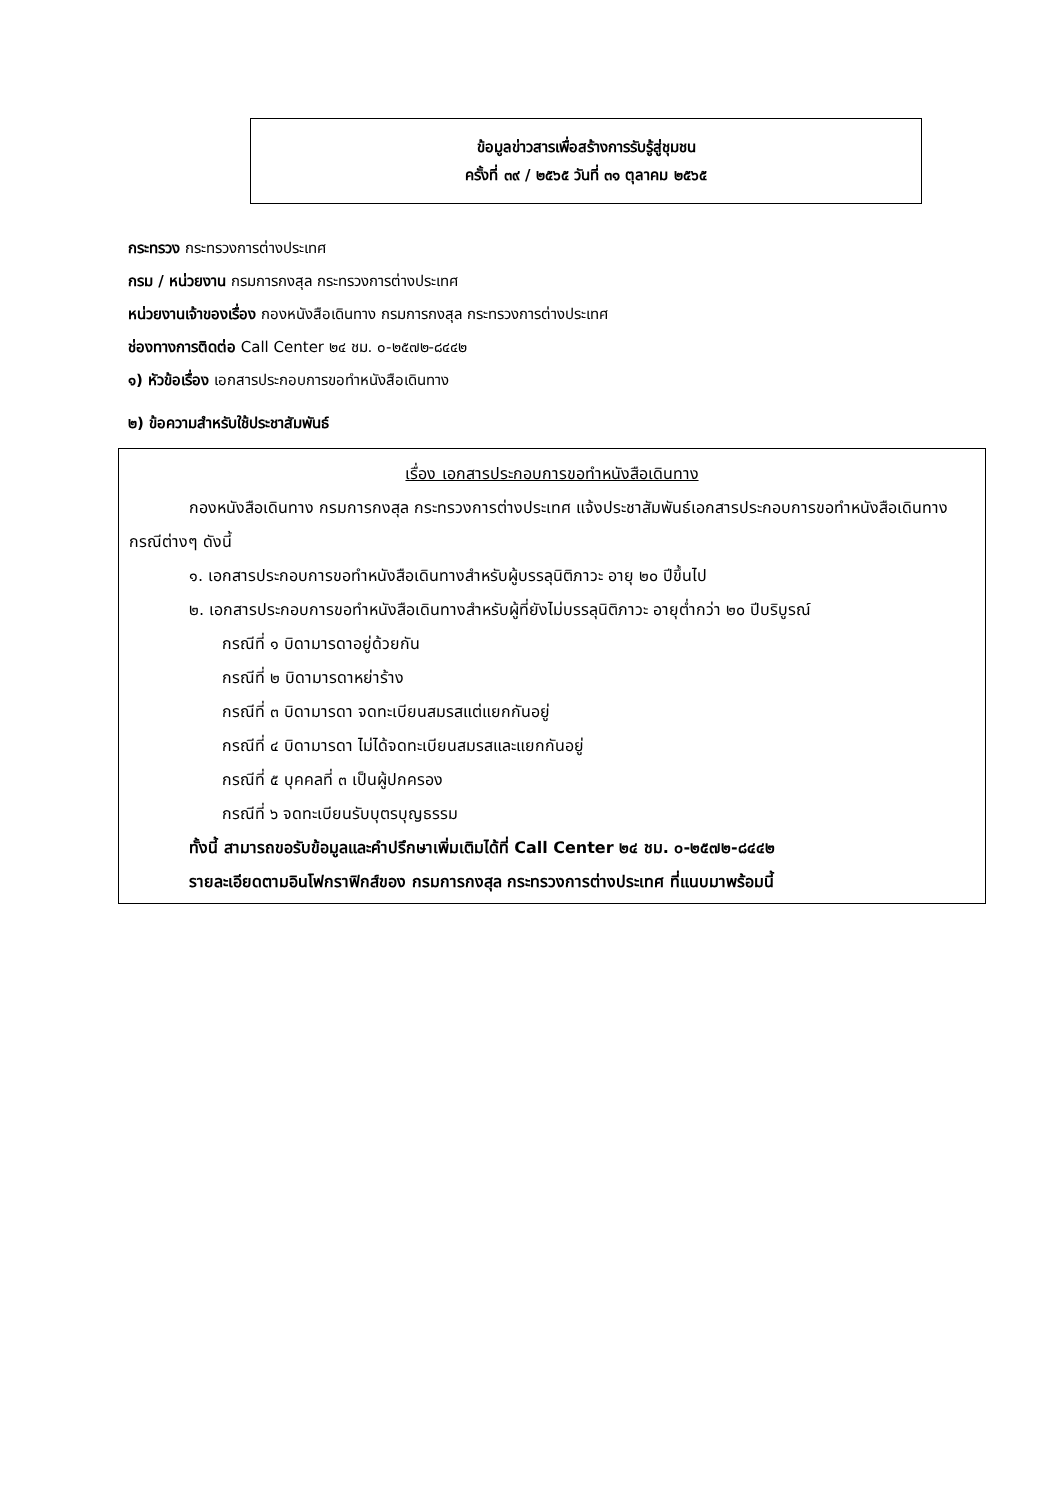ข้อมูลข่าวสารเพื่อสร้างการรับรู้สู่ชุมชน
ครั้งที่ ๓๙ / ๒๕๖๕ วันที่ ๓๑ ตุลาคม ๒๕๖๕
กระทรวง กระทรวงการต่างประเทศ
กรม / หน่วยงาน กรมการกงสุล กระทรวงการต่างประเทศ
หน่วยงานเจ้าของเรื่อง กองหนังสือเดินทาง กรมการกงสุล กระทรวงการต่างประเทศ
ช่องทางการติดต่อ Call Center ๒๔ ชม. ๐-๒๕๗๒-๘๔๔๒
๑) หัวข้อเรื่อง เอกสารประกอบการขอทำหนังสือเดินทาง
๒) ข้อความสำหรับใช้ประชาสัมพันธ์
เรื่อง เอกสารประกอบการขอทำหนังสือเดินทาง
กองหนังสือเดินทาง กรมการกงสุล กระทรวงการต่างประเทศ แจ้งประชาสัมพันธ์เอกสารประกอบการขอทำหนังสือเดินทาง กรณีต่างๆ ดังนี้
๑. เอกสารประกอบการขอทำหนังสือเดินทางสำหรับผู้บรรลุนิติภาวะ อายุ ๒๐ ปีขึ้นไป
๒. เอกสารประกอบการขอทำหนังสือเดินทางสำหรับผู้ที่ยังไม่บรรลุนิติภาวะ อายุต่ำกว่า ๒๐ ปีบริบูรณ์
กรณีที่ ๑ บิดามารดาอยู่ด้วยกัน
กรณีที่ ๒ บิดามารดาหย่าร้าง
กรณีที่ ๓ บิดามารดา จดทะเบียนสมรสแต่แยกกันอยู่
กรณีที่ ๔ บิดามารดา ไม่ได้จดทะเบียนสมรสและแยกกันอยู่
กรณีที่ ๕ บุคคลที่ ๓ เป็นผู้ปกครอง
กรณีที่ ๖ จดทะเบียนรับบุตรบุญธรรม
ทั้งนี้ สามารถขอรับข้อมูลและคำปรึกษาเพิ่มเติมได้ที่ Call Center ๒๔ ชม. ๐-๒๕๗๒-๘๔๔๒
รายละเอียดตามอินโฟกราฟิกส์ของ กรมการกงสุล กระทรวงการต่างประเทศ ที่แนบมาพร้อมนี้